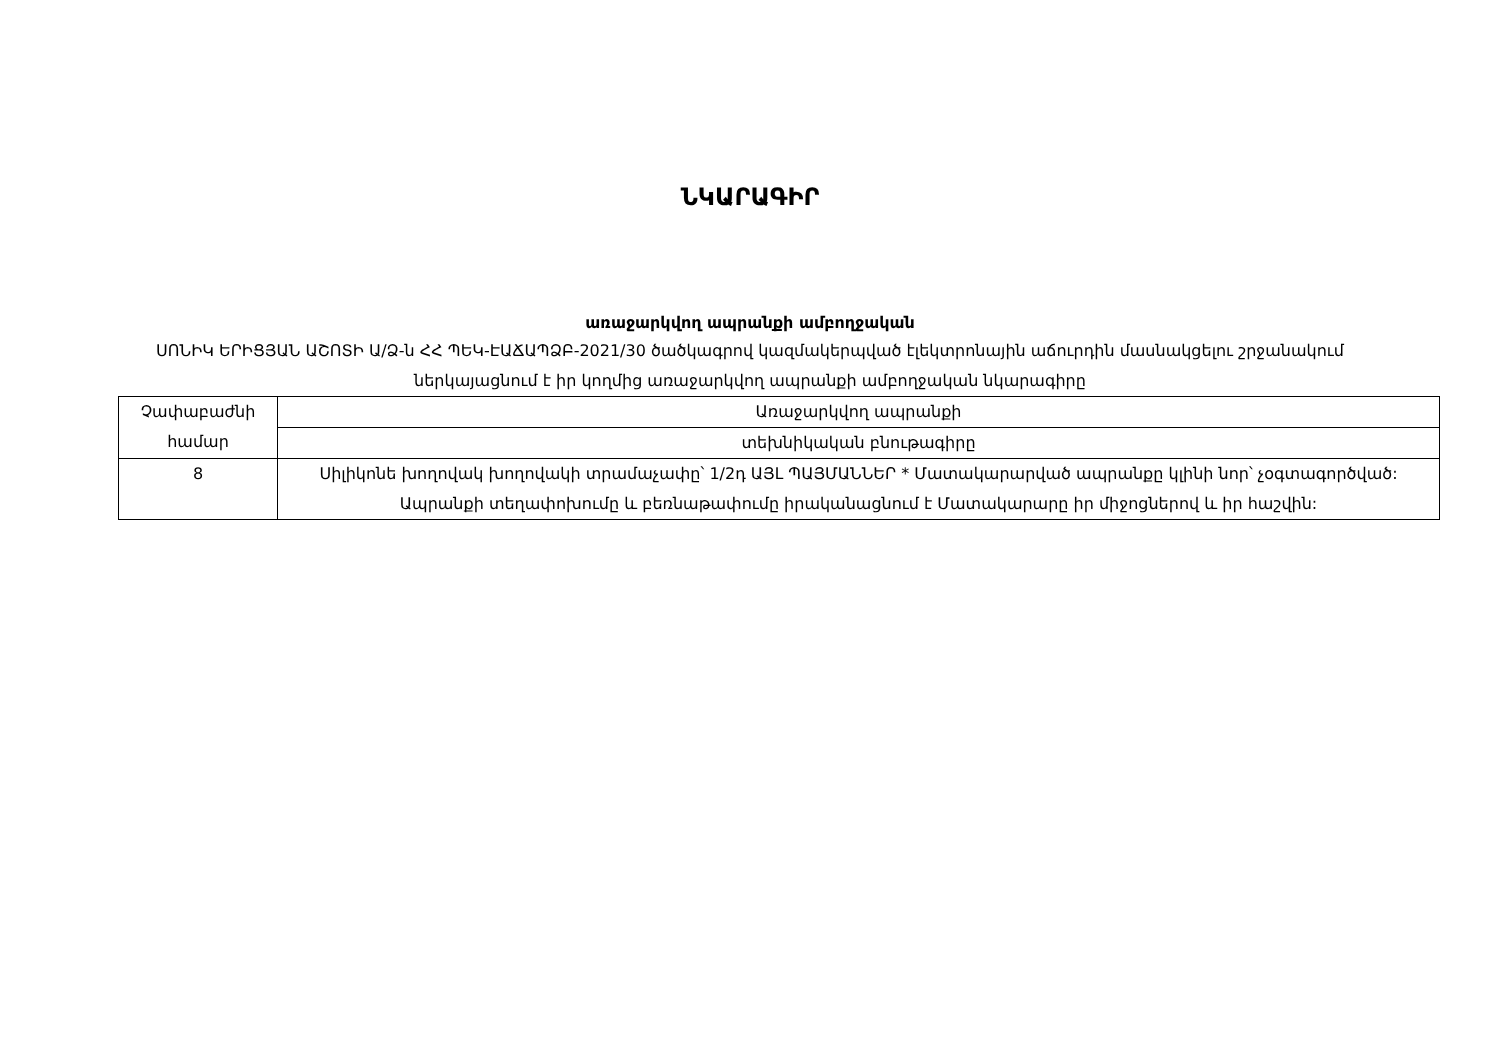ՆԿԱՐԱԳԻՐ
առաջարկվող ապրանքի ամբողջական
ՍՈՆԻԿ ԵՐԻՑՅԱՆ ԱՇՈՏԻ Ա/Ձ-ն ՀՀ ՊԵԿ-ԷԱՃԱՊՁԲ-2021/30 ծածկագրով կազմակերպված էլեկտրոնային աճուրդին մասնակցելու շրջանակում ներկայացնում է իր կողմից առաջարկվող ապրանքի ամբողջական նկարագիրը
| Չափաբաժնի համար | Առաջարկվող ապրանքի |
| | տեխնիկական բնութագիրը |
| 8 | Սիլիկոնե խողովակ խողովակի տրամաչափը՝ 1/2դ ԱՅԼ ՊԱՅՄԱՆՆԵՐ * Մատակարարված ապրանքը կլինի նոր՝ չօգտագործված: Ապրանքի տեղափոխումը և բեռնաթափումը իրականացնում է Մատակարարը իր միջոցներով և իր հաշվին: |